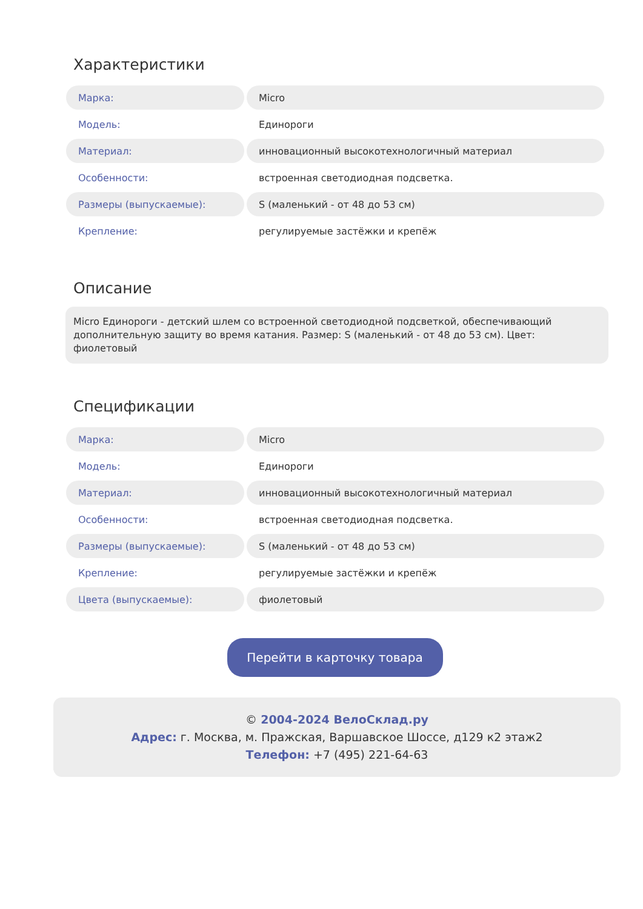Характеристики
| Марка: | Micro |
| Модель: | Единороги |
| Материал: | инновационный высокотехнологичный материал |
| Особенности: | встроенная светодиодная подсветка. |
| Размеры (выпускаемые): | S (маленький - от 48 до 53 см) |
| Крепление: | регулируемые застёжки и крепёж |
Описание
Micro Единороги - детский шлем со встроенной светодиодной подсветкой, обеспечивающий дополнительную защиту во время катания. Размер: S (маленький - от 48 до 53 см). Цвет: фиолетовый
Спецификации
| Марка: | Micro |
| Модель: | Единороги |
| Материал: | инновационный высокотехнологичный материал |
| Особенности: | встроенная светодиодная подсветка. |
| Размеры (выпускаемые): | S (маленький - от 48 до 53 см) |
| Крепление: | регулируемые застёжки и крепёж |
| Цвета (выпускаемые): | фиолетовый |
Перейти в карточку товара
© 2004-2024 ВелоСклад.ру
Адрес: г. Москва, м. Пражская, Варшавское Шоссе, д129 к2 этаж2
Телефон: +7 (495) 221-64-63